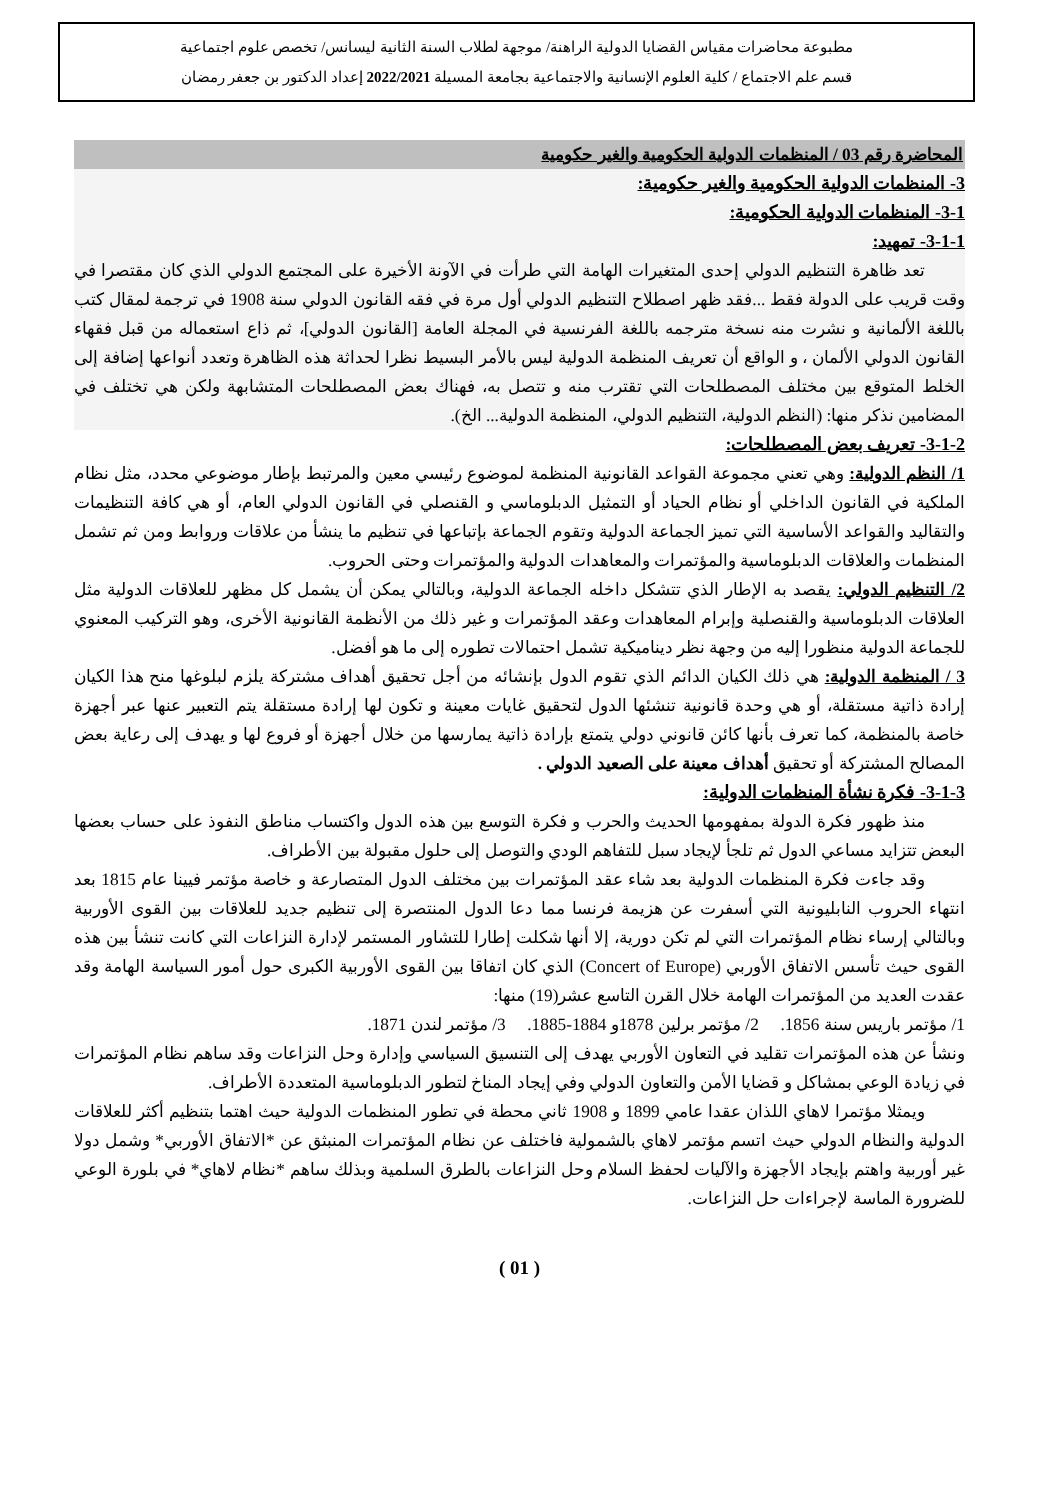مطبوعة محاضرات مقياس القضايا الدولية الراهنة/ موجهة لطلاب السنة الثانية ليسانس/ تخصص علوم اجتماعية
قسم علم الاجتماع / كلية العلوم الإنسانية والاجتماعية بجامعة المسيلة 2022/2021 إعداد الدكتور بن جعفر رمضان
المحاضرة رقم 03 / المنظمات الدولية الحكومية والغير حكومية
3- المنظمات الدولية الحكومية والغير حكومية:
3-1- المنظمات الدولية الحكومية:
3-1-1- تمهيد:
تعد ظاهرة التنظيم الدولي إحدى المتغيرات الهامة التي طرأت في الآونة الأخيرة على المجتمع الدولي الذي كان مقتصرا في وقت قريب على الدولة فقط ...فقد ظهر اصطلاح التنظيم الدولي أول مرة في فقه القانون الدولي سنة 1908 في ترجمة لمقال كتب باللغة الألمانية و نشرت منه نسخة مترجمه باللغة الفرنسية في المجلة العامة [القانون الدولي]، ثم ذاع استعماله من قبل فقهاء القانون الدولي الألمان ، و الواقع أن تعريف المنظمة الدولية ليس بالأمر البسيط نظرا لحداثة هذه الظاهرة وتعدد أنواعها إضافة إلى الخلط المتوقع بين مختلف المصطلحات التي تقترب منه و تتصل به، فهناك بعض المصطلحات المتشابهة ولكن هي تختلف في المضامين نذكر منها: (النظم الدولية، التنظيم الدولي، المنظمة الدولية... الخ).
3-1-2- تعريف بعض المصطلحات:
1/ النظم الدولية: وهي تعني مجموعة القواعد القانونية المنظمة لموضوع رئيسي معين والمرتبط بإطار موضوعي محدد، مثل نظام الملكية في القانون الداخلي أو نظام الحياد أو التمثيل الدبلوماسي و القنصلي في القانون الدولي العام، أو هي كافة التنظيمات والتقاليد والقواعد الأساسية التي تميز الجماعة الدولية وتقوم الجماعة بإتباعها في تنظيم ما ينشأ من علاقات وروابط ومن ثم تشمل المنظمات والعلاقات الدبلوماسية والمؤتمرات والمعاهدات الدولية والمؤتمرات وحتى الحروب.
2/ التنظيم الدولي: يقصد به الإطار الذي تتشكل داخله الجماعة الدولية، وبالتالي يمكن أن يشمل كل مظهر للعلاقات الدولية مثل العلاقات الدبلوماسية والقنصلية وإبرام المعاهدات وعقد المؤتمرات و غير ذلك من الأنظمة القانونية الأخرى، وهو التركيب المعنوي للجماعة الدولية منظورا إليه من وجهة نظر ديناميكية تشمل احتمالات تطوره إلى ما هو أفضل.
3 / المنظمة الدولية: هي ذلك الكيان الدائم الذي تقوم الدول بإنشائه من أجل تحقيق أهداف مشتركة يلزم لبلوغها منح هذا الكيان إرادة ذاتية مستقلة، أو هي وحدة قانونية تنشئها الدول لتحقيق غايات معينة و تكون لها إرادة مستقلة يتم التعبير عنها عبر أجهزة خاصة بالمنظمة، كما تعرف بأنها كائن قانوني دولي يتمتع بإرادة ذاتية يمارسها من خلال أجهزة أو فروع لها و يهدف إلى رعاية بعض المصالح المشتركة أو تحقيق أهداف معينة على الصعيد الدولي .
3-1-3- فكرة نشأة المنظمات الدولية:
منذ ظهور فكرة الدولة بمفهومها الحديث والحرب و فكرة التوسع بين هذه الدول واكتساب مناطق النفوذ على حساب بعضها البعض تتزايد مساعي الدول ثم تلجأ لإيجاد سبل للتفاهم الودي والتوصل إلى حلول مقبولة بين الأطراف.
وقد جاءت فكرة المنظمات الدولية بعد شاء عقد المؤتمرات بين مختلف الدول المتصارعة و خاصة مؤتمر فيينا عام 1815 بعد انتهاء الحروب النابليونية التي أسفرت عن هزيمة فرنسا مما دعا الدول المنتصرة إلى تنظيم جديد للعلاقات بين القوى الأوربية وبالتالي إرساء نظام المؤتمرات التي لم تكن دورية، إلا أنها شكلت إطارا للتشاور المستمر لإدارة النزاعات التي كانت تنشأ بين هذه القوى حيث تأسس الاتفاق الأوربي (Concert of Europe) الذي كان اتفاقا بين القوى الأوربية الكبرى حول أمور السياسة الهامة وقد عقدت العديد من المؤتمرات الهامة خلال القرن التاسع عشر(19) منها:
1/ مؤتمر باريس سنة 1856. 2/ مؤتمر برلين 1878و 1884-1885. 3/ مؤتمر لندن 1871.
ونشأ عن هذه المؤتمرات تقليد في التعاون الأوربي يهدف إلى التنسيق السياسي وإدارة وحل النزاعات وقد ساهم نظام المؤتمرات في زيادة الوعي بمشاكل و قضايا الأمن والتعاون الدولي وفي إيجاد المناخ لتطور الدبلوماسية المتعددة الأطراف.
ويمثلا مؤتمرا لاهاي اللذان عقدا عامي 1899 و 1908 ثاني محطة في تطور المنظمات الدولية حيث اهتما بتنظيم أكثر للعلاقات الدولية والنظام الدولي حيث اتسم مؤتمر لاهاي بالشمولية فاختلف عن نظام المؤتمرات المنبثق عن *الاتفاق الأوربي* وشمل دولا غير أوربية واهتم بإيجاد الأجهزة والآليات لحفظ السلام وحل النزاعات بالطرق السلمية وبذلك ساهم *نظام لاهاي* في بلورة الوعي للضرورة الماسة لإجراءات حل النزاعات.
( 01 )